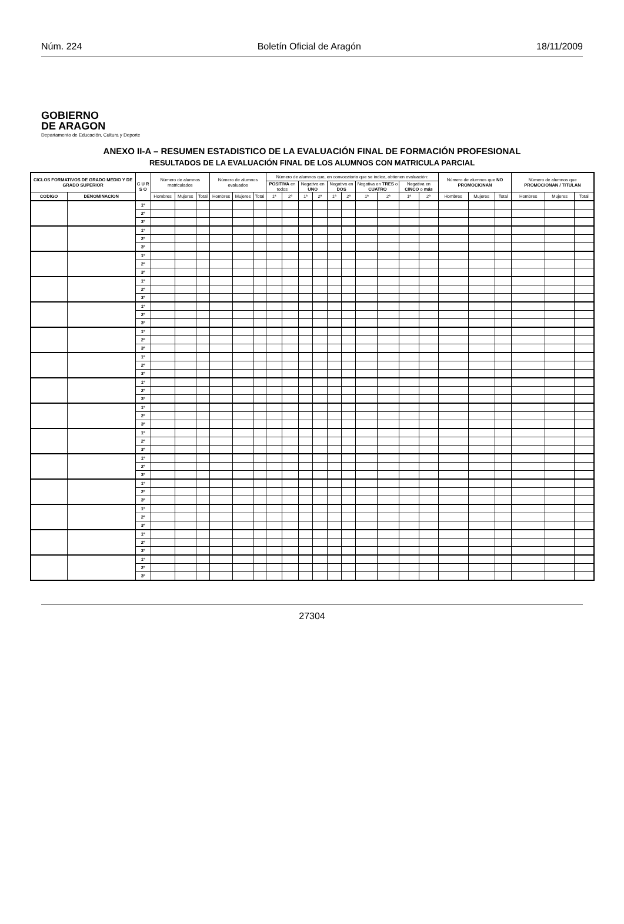Núm. 224 Boletín Oficial de Aragón 18/11/2009
GOBIERNO
DE ARAGON
Departamento de Educación, Cultura y Deporte
ANEXO II-A – RESUMEN ESTADISTICO DE LA EVALUACIÓN FINAL DE FORMACIÓN PROFESIONAL
RESULTADOS DE LA EVALUACIÓN FINAL DE LOS ALUMNOS CON MATRICULA PARCIAL
| CICLOS FORMATIVOS DE GRADO MEDIO Y DE GRADO SUPERIOR | | C U R S O | Número de alumnos matriculados | | | Número de alumnos evaluados | | | Número de alumnos que, en convocatoria que se indica, obtienen evaluación: | | | | | | | | | | Número de alumnos que NO PROMOCIONAN | | | Número de alumnos que PROMOCIONAN / TITULAN | | |
| --- | --- | --- | --- | --- | --- | --- | --- | --- | --- | --- | --- | --- | --- | --- | --- | --- | --- | --- | --- | --- | --- | --- | --- | --- |
| | | | | | | | | | POSITIVA en todos | | Negativa en UNO | | Negativa en DOS | | Negativa en TRES o CUATRO | | Negativa en CINCO o más | | | | | | | |
| CODIGO | DENOMINACION | | Hombres | Mujeres | Total | Hombres | Mujeres | Total | 1ª | 2ª | 1ª | 2ª | 1ª | 2ª | 1ª | 2ª | 1ª | 2ª | Hombres | Mujeres | Total | Hombres | Mujeres | Total |
| | | 1º | | | | | | | | | | | | | | | | | | | | | | |
| | | 2º | | | | | | | | | | | | | | | | | | | | | | |
| | | 3º | | | | | | | | | | | | | | | | | | | | | | |
| | | 1º | | | | | | | | | | | | | | | | | | | | | | |
| | | 2º | | | | | | | | | | | | | | | | | | | | | | |
| | | 3º | | | | | | | | | | | | | | | | | | | | | | |
| | | 1º | | | | | | | | | | | | | | | | | | | | | | |
| | | 2º | | | | | | | | | | | | | | | | | | | | | | |
| | | 3º | | | | | | | | | | | | | | | | | | | | | | |
| | | 1º | | | | | | | | | | | | | | | | | | | | | | |
| | | 2º | | | | | | | | | | | | | | | | | | | | | | |
| | | 3º | | | | | | | | | | | | | | | | | | | | | | |
| | | 1º | | | | | | | | | | | | | | | | | | | | | | |
| | | 2º | | | | | | | | | | | | | | | | | | | | | | |
| | | 3º | | | | | | | | | | | | | | | | | | | | | | |
| | | 1º | | | | | | | | | | | | | | | | | | | | | | |
| | | 2º | | | | | | | | | | | | | | | | | | | | | | |
| | | 3º | | | | | | | | | | | | | | | | | | | | | | |
| | | 1º | | | | | | | | | | | | | | | | | | | | | | |
| | | 2º | | | | | | | | | | | | | | | | | | | | | | |
| | | 3º | | | | | | | | | | | | | | | | | | | | | | |
| | | 1º | | | | | | | | | | | | | | | | | | | | | | |
| | | 2º | | | | | | | | | | | | | | | | | | | | | | |
| | | 3º | | | | | | | | | | | | | | | | | | | | | | |
| | | 1º | | | | | | | | | | | | | | | | | | | | | | |
| | | 2º | | | | | | | | | | | | | | | | | | | | | | |
| | | 3º | | | | | | | | | | | | | | | | | | | | | | |
| | | 1º | | | | | | | | | | | | | | | | | | | | | | |
| | | 2º | | | | | | | | | | | | | | | | | | | | | | |
| | | 3º | | | | | | | | | | | | | | | | | | | | | | |
| | | 1º | | | | | | | | | | | | | | | | | | | | | | |
| | | 2º | | | | | | | | | | | | | | | | | | | | | | |
| | | 3º | | | | | | | | | | | | | | | | | | | | | | |
| | | 1º | | | | | | | | | | | | | | | | | | | | | | |
| | | 2º | | | | | | | | | | | | | | | | | | | | | | |
| | | 3º | | | | | | | | | | | | | | | | | | | | | | |
| | | 1º | | | | | | | | | | | | | | | | | | | | | | |
| | | 2º | | | | | | | | | | | | | | | | | | | | | | |
| | | 3º | | | | | | | | | | | | | | | | | | | | | | |
| | | 1º | | | | | | | | | | | | | | | | | | | | | | |
| | | 2º | | | | | | | | | | | | | | | | | | | | | | |
| | | 3º | | | | | | | | | | | | | | | | | | | | | | |
| | | 1º | | | | | | | | | | | | | | | | | | | | | | |
| | | 2º | | | | | | | | | | | | | | | | | | | | | | |
| | | 3º | | | | | | | | | | | | | | | | | | | | | | |
27304